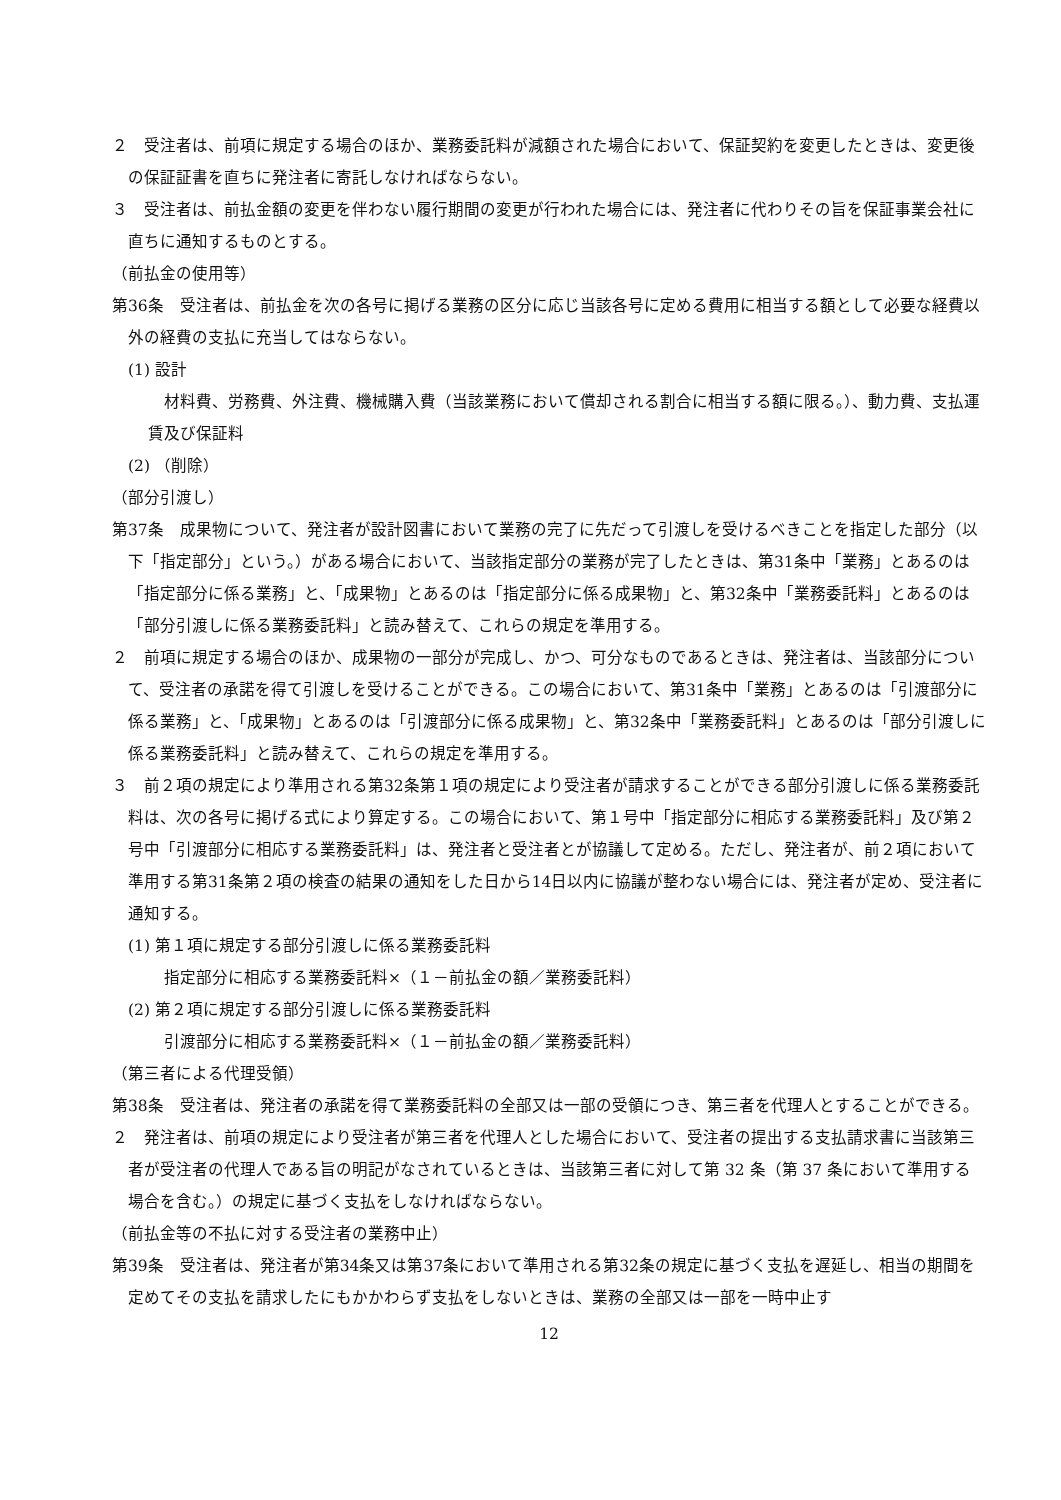２　受注者は、前項に規定する場合のほか、業務委託料が減額された場合において、保証契約を変更したときは、変更後の保証証書を直ちに発注者に寄託しなければならない。
３　受注者は、前払金額の変更を伴わない履行期間の変更が行われた場合には、発注者に代わりその旨を保証事業会社に直ちに通知するものとする。
（前払金の使用等）
第36条　受注者は、前払金を次の各号に掲げる業務の区分に応じ当該各号に定める費用に相当する額として必要な経費以外の経費の支払に充当してはならない。
(1) 設計
材料費、労務費、外注費、機械購入費（当該業務において償却される割合に相当する額に限る。）、動力費、支払運賃及び保証料
(2) （削除）
（部分引渡し）
第37条　成果物について、発注者が設計図書において業務の完了に先だって引渡しを受けるべきことを指定した部分（以下「指定部分」という。）がある場合において、当該指定部分の業務が完了したときは、第31条中「業務」とあるのは「指定部分に係る業務」と、「成果物」とあるのは「指定部分に係る成果物」と、第32条中「業務委託料」とあるのは「部分引渡しに係る業務委託料」と読み替えて、これらの規定を準用する。
２　前項に規定する場合のほか、成果物の一部分が完成し、かつ、可分なものであるときは、発注者は、当該部分について、受注者の承諾を得て引渡しを受けることができる。この場合において、第31条中「業務」とあるのは「引渡部分に係る業務」と、「成果物」とあるのは「引渡部分に係る成果物」と、第32条中「業務委託料」とあるのは「部分引渡しに係る業務委託料」と読み替えて、これらの規定を準用する。
３　前２項の規定により準用される第32条第１項の規定により受注者が請求することができる部分引渡しに係る業務委託料は、次の各号に掲げる式により算定する。この場合において、第１号中「指定部分に相応する業務委託料」及び第２号中「引渡部分に相応する業務委託料」は、発注者と受注者とが協議して定める。ただし、発注者が、前２項において準用する第31条第２項の検査の結果の通知をした日から14日以内に協議が整わない場合には、発注者が定め、受注者に通知する。
(1) 第１項に規定する部分引渡しに係る業務委託料
指定部分に相応する業務委託料×（１－前払金の額／業務委託料）
(2) 第２項に規定する部分引渡しに係る業務委託料
引渡部分に相応する業務委託料×（１－前払金の額／業務委託料）
（第三者による代理受領）
第38条　受注者は、発注者の承諾を得て業務委託料の全部又は一部の受領につき、第三者を代理人とすることができる。
２　発注者は、前項の規定により受注者が第三者を代理人とした場合において、受注者の提出する支払請求書に当該第三者が受注者の代理人である旨の明記がなされているときは、当該第三者に対して第 32 条（第 37 条において準用する場合を含む。）の規定に基づく支払をしなければならない。
（前払金等の不払に対する受注者の業務中止）
第39条　受注者は、発注者が第34条又は第37条において準用される第32条の規定に基づく支払を遅延し、相当の期間を定めてその支払を請求したにもかかわらず支払をしないときは、業務の全部又は一部を一時中止す
12